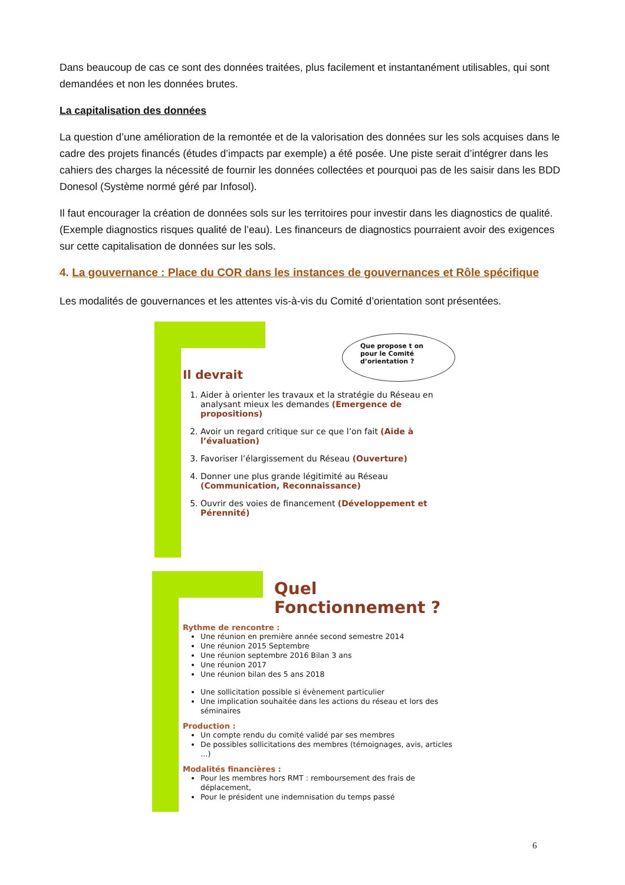Dans beaucoup de cas ce sont des données traitées, plus facilement et instantanément utilisables, qui sont demandées et non les données brutes.
La capitalisation des données
La question d’une amélioration de la remontée et de la valorisation des données sur les sols acquises dans le cadre des projets financés (études d’impacts par exemple) a été posée. Une piste serait d’intégrer dans les cahiers des charges la nécessité de fournir les données collectées et pourquoi pas de les saisir dans les BDD Donesol (Système normé géré par Infosol).
Il faut encourager la création de données sols sur les territoires pour investir dans les diagnostics de qualité. (Exemple diagnostics risques qualité de l’eau). Les financeurs de diagnostics pourraient avoir des exigences sur cette capitalisation de données sur les sols.
4. La gouvernance : Place du COR dans les instances de gouvernances et Rôle spécifique
Les modalités de gouvernances et les attentes vis-à-vis du Comité d’orientation sont présentées.
Il devrait
Que propose t on pour le Comité d’orientation ?
1. Aider à orienter les travaux et la stratégie du Réseau en analysant mieux les demandes (Emergence de propositions)
2. Avoir un regard critique sur ce que l’on fait (Aide à l’évaluation)
3. Favoriser l’élargissement du Réseau (Ouverture)
4. Donner une plus grande légitimité au Réseau (Communication, Reconnaissance)
5. Ouvrir des voies de financement (Développement et Pérennité)
Quel
Fonctionnement ?
Rythme de rencontre :
Une réunion en première année second semestre 2014
Une réunion 2015 Septembre
Une réunion septembre 2016 Bilan 3 ans
Une réunion 2017
Une réunion bilan des 5 ans 2018
Une sollicitation possible si évènement particulier
Une implication souhaitée dans les actions du réseau et lors des séminaires
Production :
Un compte rendu du comité validé par ses membres
De possibles sollicitations des membres (témoignages, avis, articles …)
Modalités financières :
Pour les membres hors RMT : remboursement des frais de déplacement,
Pour le président une indemnisation du temps passé
6